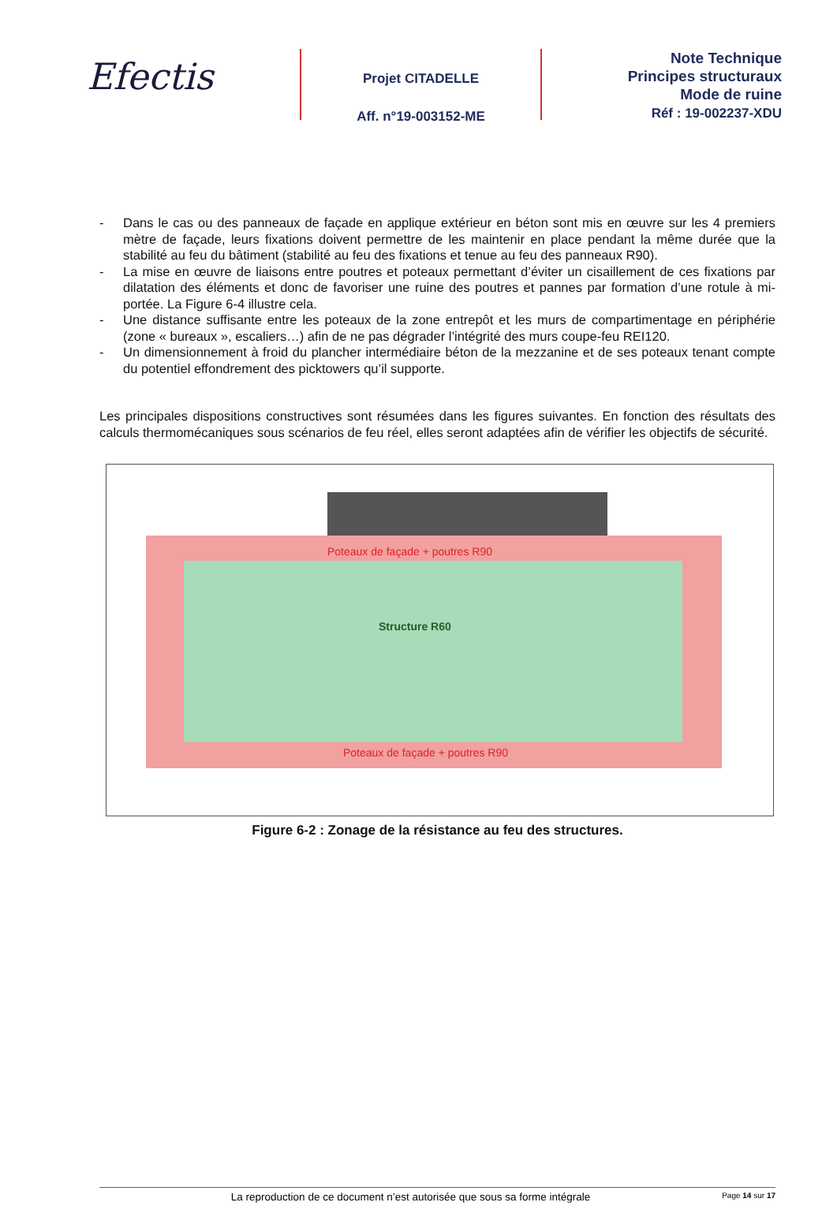Efectis
Projet CITADELLE
Aff. n°19-003152-ME
Note Technique
Principes structuraux
Mode de ruine
Réf : 19-002237-XDU
- Dans le cas ou des panneaux de façade en applique extérieur en béton sont mis en œuvre sur les 4 premiers mètre de façade, leurs fixations doivent permettre de les maintenir en place pendant la même durée que la stabilité au feu du bâtiment (stabilité au feu des fixations et tenue au feu des panneaux R90).
- La mise en œuvre de liaisons entre poutres et poteaux permettant d’éviter un cisaillement de ces fixations par dilatation des éléments et donc de favoriser une ruine des poutres et pannes par formation d’une rotule à mi-portée. La Figure 6-4 illustre cela.
- Une distance suffisante entre les poteaux de la zone entrepôt et les murs de compartimentage en périphérie (zone « bureaux », escaliers…) afin de ne pas dégrader l’intégrité des murs coupe-feu REI120.
- Un dimensionnement à froid du plancher intermédiaire béton de la mezzanine et de ses poteaux tenant compte du potentiel effondrement des picktowers qu’il supporte.
Les principales dispositions constructives sont résumées dans les figures suivantes. En fonction des résultats des calculs thermomécaniques sous scénarios de feu réel, elles seront adaptées afin de vérifier les objectifs de sécurité.
Poteaux de façade + poutres R90
Structure R60
Poteaux de façade + poutres R90
Figure 6-2 : Zonage de la résistance au feu des structures.
La reproduction de ce document n’est autorisée que sous sa forme intégrale
Page 14 sur 17